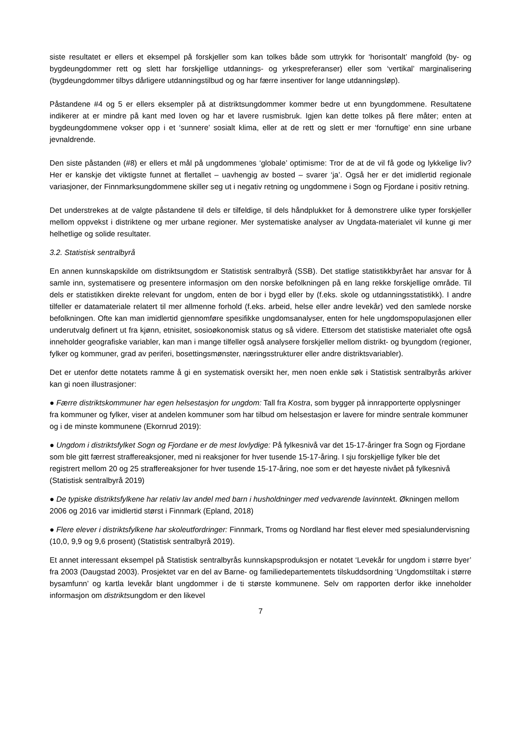siste resultatet er ellers et eksempel på forskjeller som kan tolkes både som uttrykk for ‘horisontalt’ mangfold (by- og bygdeungdommer rett og slett har forskjellige utdannings- og yrkespreferanser) eller som ‘vertikal’ marginalisering (bygdeungdommer tilbys dårligere utdanningstilbud og og har færre insentiver for lange utdanningsløp).
Påstandene #4 og 5 er ellers eksempler på at distriktsungdommer kommer bedre ut enn byungdommene. Resultatene indikerer at er mindre på kant med loven og har et lavere rusmisbruk. Igjen kan dette tolkes på flere måter; enten at bygdeungdommene vokser opp i et ‘sunnere’ sosialt klima, eller at de rett og slett er mer ‘fornuftige’ enn sine urbane jevnaldrende.
Den siste påstanden (#8) er ellers et mål på ungdommenes ‘globale’ optimisme: Tror de at de vil få gode og lykkelige liv? Her er kanskje det viktigste funnet at flertallet – uavhengig av bosted – svarer ‘ja’. Også her er det imidlertid regionale variasjoner, der Finnmarksungdommene skiller seg ut i negativ retning og ungdommene i Sogn og Fjordane i positiv retning.
Det understrekes at de valgte påstandene til dels er tilfeldige, til dels håndplukket for å demonstrere ulike typer forskjeller mellom oppvekst i distriktene og mer urbane regioner. Mer systematiske analyser av Ungdata-materialet vil kunne gi mer helhetlige og solide resultater.
3.2. Statistisk sentralbyrå
En annen kunnskapskilde om distriktsungdom er Statistisk sentralbyrå (SSB). Det statlige statistikkbyrået har ansvar for å samle inn, systematisere og presentere informasjon om den norske befolkningen på en lang rekke forskjellige område. Til dels er statistikken direkte relevant for ungdom, enten de bor i bygd eller by (f.eks. skole og utdanningsstatistikk). I andre tilfeller er datamateriale relatert til mer allmenne forhold (f.eks. arbeid, helse eller andre levekår) ved den samlede norske befolkningen. Ofte kan man imidlertid gjennomføre spesifikke ungdomsanalyser, enten for hele ungdomspopulasjonen eller underutvalg definert ut fra kjønn, etnisitet, sosioøkonomisk status og så videre. Ettersom det statistiske materialet ofte også inneholder geografiske variabler, kan man i mange tilfeller også analysere forskjeller mellom distrikt- og byungdom (regioner, fylker og kommuner, grad av periferi, bosettingsmønster, næringsstrukturer eller andre distriktsvariabler).
Det er utenfor dette notatets ramme å gi en systematisk oversikt her, men noen enkle søk i Statistisk sentralbyrås arkiver kan gi noen illustrasjoner:
● Færre distriktskommuner har egen helsestasjon for ungdom: Tall fra Kostra, som bygger på innrapporterte opplysninger fra kommuner og fylker, viser at andelen kommuner som har tilbud om helsestasjon er lavere for mindre sentrale kommuner og i de minste kommunene (Ekornrud 2019):
● Ungdom i distriktsfylket Sogn og Fjordane er de mest lovlydige: På fylkesnivå var det 15-17-åringer fra Sogn og Fjordane som ble gitt færrest straffereaksjoner, med ni reaksjoner for hver tusende 15-17-åring. I sju forskjellige fylker ble det registrert mellom 20 og 25 straffereaksjoner for hver tusende 15-17-åring, noe som er det høyeste nivået på fylkesnivå (Statistisk sentralbyrå 2019)
● De typiske distriktsfylkene har relativ lav andel med barn i husholdninger med vedvarende lavinntekt. Økningen mellom 2006 og 2016 var imidlertid størst i Finnmark (Epland, 2018)
● Flere elever i distriktsfylkene har skoleutfordringer: Finnmark, Troms og Nordland har flest elever med spesialundervisning (10,0, 9,9 og 9,6 prosent) (Statistisk sentralbyrå 2019).
Et annet interessant eksempel på Statistisk sentralbyrås kunnskapsproduksjon er notatet ‘Levekår for ungdom i større byer’ fra 2003 (Daugstad 2003). Prosjektet var en del av Barne- og familiedepartementets tilskuddsordning ‘Ungdomstiltak i større bysamfunn’ og kartla levekår blant ungdommer i de ti største kommunene. Selv om rapporten derfor ikke inneholder informasjon om distriktsungdom er den likevel
7